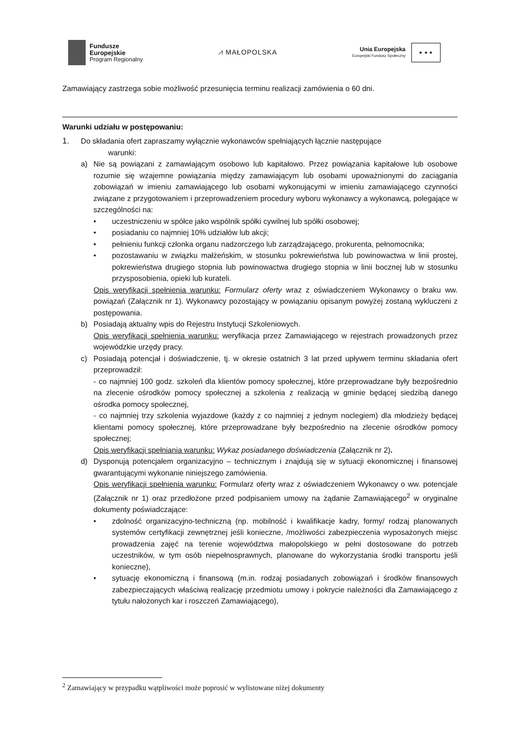Fundusze
Europejskie
Program Regionalny
⩘ MAŁOPOLSKA
Unia Europejska
Europejski Fundusz Społeczny
★ ★ ★
Zamawiający zastrzega sobie możliwość przesunięcia terminu realizacji zamówienia o 60 dni.
Warunki udziału w postępowaniu:
1. Do składania ofert zapraszamy wyłącznie wykonawców spełniających łącznie następujące
warunki:
a) Nie są powiązani z zamawiającym osobowo lub kapitałowo. Przez powiązania kapitałowe lub osobowe rozumie się wzajemne powiązania między zamawiającym lub osobami upoważnionymi do zaciągania zobowiązań w imieniu zamawiającego lub osobami wykonującymi w imieniu zamawiającego czynności związane z przygotowaniem i przeprowadzeniem procedury wyboru wykonawcy a wykonawcą, polegające w szczególności na:
• uczestniczeniu w spółce jako wspólnik spółki cywilnej lub spółki osobowej;
• posiadaniu co najmniej 10% udziałów lub akcji;
• pełnieniu funkcji członka organu nadzorczego lub zarządzającego, prokurenta, pełnomocnika;
• pozostawaniu w związku małżeńskim, w stosunku pokrewieństwa lub powinowactwa w linii prostej, pokrewieństwa drugiego stopnia lub powinowactwa drugiego stopnia w linii bocznej lub w stosunku przysposobienia, opieki lub kurateli.
Opis weryfikacji spełnienia warunku: Formularz oferty wraz z oświadczeniem Wykonawcy o braku ww. powiązań (Załącznik nr 1). Wykonawcy pozostający w powiązaniu opisanym powyżej zostaną wykluczeni z postępowania.
b) Posiadają aktualny wpis do Rejestru Instytucji Szkoleniowych.
Opis weryfikacji spełnienia warunku: weryfikacja przez Zamawiającego w rejestrach prowadzonych przez wojewódzkie urzędy pracy.
c) Posiadają potencjał i doświadczenie, tj. w okresie ostatnich 3 lat przed upływem terminu składania ofert przeprowadził:
- co najmniej 100 godz. szkoleń dla klientów pomocy społecznej, które przeprowadzane były bezpośrednio na zlecenie ośrodków pomocy społecznej a szkolenia z realizacją w gminie będącej siedzibą danego ośrodka pomocy społecznej,
- co najmniej trzy szkolenia wyjazdowe (każdy z co najmniej z jednym noclegiem) dla młodzieży będącej klientami pomocy społecznej, które przeprowadzane były bezpośrednio na zlecenie ośrodków pomocy społecznej;
Opis weryfikacji spełniania warunku: Wykaz posiadanego doświadczenia (Załącznik nr 2).
d) Dysponują potencjałem organizacyjno – technicznym i znajdują się w sytuacji ekonomicznej i finansowej gwarantującymi wykonanie niniejszego zamówienia.
Opis weryfikacji spełnienia warunku: Formularz oferty wraz z oświadczeniem Wykonawcy o ww. potencjale (Załącznik nr 1) oraz przedłożone przed podpisaniem umowy na żądanie Zamawiającego<sup>2</sup> w oryginalne dokumenty poświadczające:
• zdolność organizacyjno-techniczną (np. mobilność i kwalifikacje kadry, formy/ rodzaj planowanych systemów certyfikacji zewnętrznej jeśli konieczne, /możliwości zabezpieczenia wyposażonych miejsc prowadzenia zajęć na terenie województwa małopolskiego w pełni dostosowane do potrzeb uczestników, w tym osób niepełnosprawnych, planowane do wykorzystania środki transportu jeśli konieczne),
• sytuację ekonomiczną i finansową (m.in. rodzaj posiadanych zobowiązań i środków finansowych zabezpieczających właściwą realizację przedmiotu umowy i pokrycie należności dla Zamawiającego z tytułu nałożonych kar i roszczeń Zamawiającego),
<sup>2</sup> Zamawiający w przypadku wątpliwości może poprosić w wylistowane niżej dokumenty